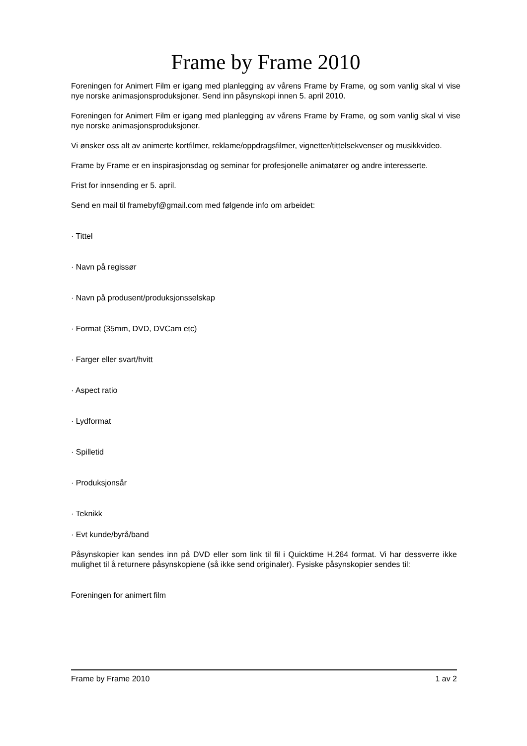Frame by Frame 2010
Foreningen for Animert Film er igang med planlegging av vårens Frame by Frame, og som vanlig skal vi vise nye norske animasjonsproduksjoner. Send inn påsynskopi innen 5. april 2010.
Foreningen for Animert Film er igang med planlegging av vårens Frame by Frame, og som vanlig skal vi vise nye norske animasjonsproduksjoner.
Vi ønsker oss alt av animerte kortfilmer, reklame/oppdragsfilmer, vignetter/tittelsekvenser og musikkvideo.
Frame by Frame er en inspirasjonsdag og seminar for profesjonelle animatører og andre interesserte.
Frist for innsending er 5. april.
Send en mail til framebyf@gmail.com med følgende info om arbeidet:
· Tittel
· Navn på regissør
· Navn på produsent/produksjonsselskap
· Format (35mm, DVD, DVCam etc)
· Farger eller svart/hvitt
· Aspect ratio
· Lydformat
· Spilletid
· Produksjonsår
· Teknikk
· Evt kunde/byrå/band
Påsynskopier kan sendes inn på DVD eller som link til fil i Quicktime H.264 format. Vi har dessverre ikke mulighet til å returnere påsynskopiene (så ikke send originaler). Fysiske påsynskopier sendes til:
Foreningen for animert film
Frame by Frame 2010 1 av 2